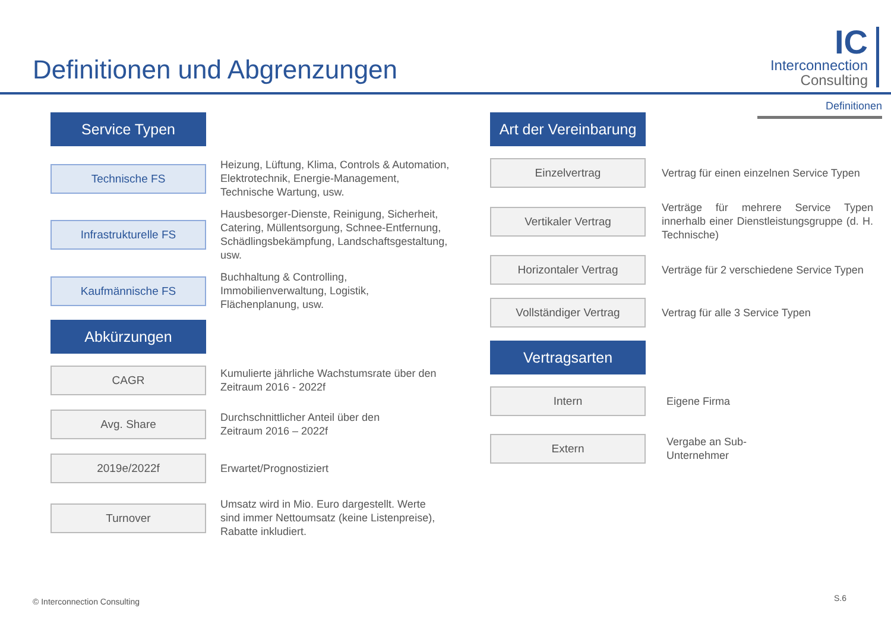Definitionen und Abgrenzungen
IC
Interconnection
Consulting
Definitionen
Service Typen
Technische FS
Heizung, Lüftung, Klima, Controls & Automation,
Elektrotechnik, Energie-Management,
Technische Wartung, usw.
Infrastrukturelle FS
Hausbesorger-Dienste, Reinigung, Sicherheit,
Catering, Müllentsorgung, Schnee-Entfernung,
Schädlingsbekämpfung, Landschaftsgestaltung,
usw.
Kaufmännische FS
Buchhaltung & Controlling,
Immobilienverwaltung, Logistik,
Flächenplanung, usw.
Abkürzungen
CAGR
Kumulierte jährliche Wachstumsrate über den
Zeitraum 2016 - 2022f
Avg. Share
Durchschnittlicher Anteil über den
Zeitraum 2016 – 2022f
2019e/2022f
Erwartet/Prognostiziert
Turnover
Umsatz wird in Mio. Euro dargestellt. Werte
sind immer Nettoumsatz (keine Listenpreise),
Rabatte inkludiert.
Art der Vereinbarung
Einzelvertrag
Vertrag für einen einzelnen Service Typen
Vertikaler Vertrag
Verträge für mehrere Service Typen innerhalb einer Dienstleistungsgruppe (d. H. Technische)
Horizontaler Vertrag
Verträge für 2 verschiedene Service Typen
Vollständiger Vertrag
Vertrag für alle 3 Service Typen
Vertragsarten
Intern
Eigene Firma
Extern
Vergabe an Sub-
Unternehmer
© Interconnection Consulting S.6